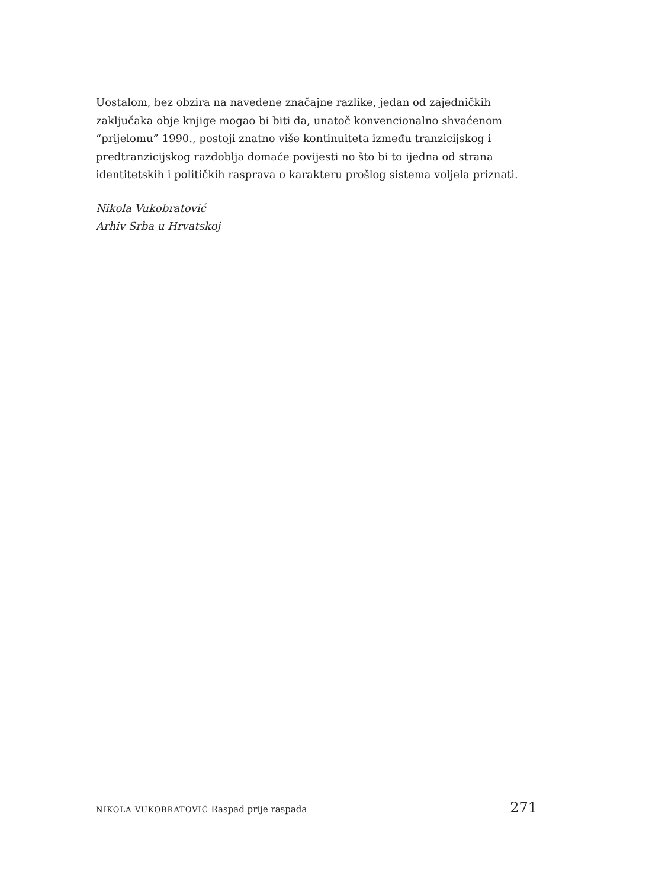Uostalom, bez obzira na navedene značajne razlike, jedan od zajedničkih zaključaka obje knjige mogao bi biti da, unatoč konvencionalno shvaćenom “prijelomu” 1990., postoji znatno više kontinuiteta između tranzicijskog i predtranzicijskog razdoblja domaće povijesti no što bi to ijedna od strana identitetskih i političkih rasprava o karakteru prošlog sistema voljela priznati.
Nikola Vukobratović
Arhiv Srba u Hrvatskoj
NIKOLA VUKOBRATOVIĆ Raspad prije raspada 271